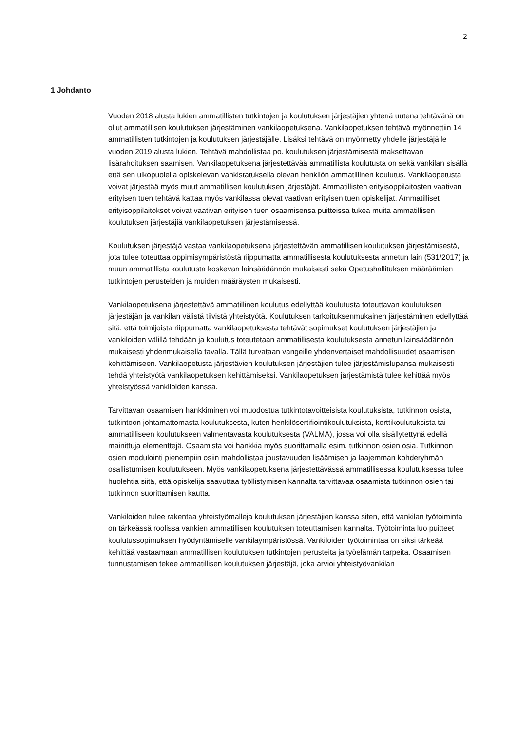2
1 Johdanto
Vuoden 2018 alusta lukien ammatillisten tutkintojen ja koulutuksen järjestäjien yhtenä uutena tehtävänä on ollut ammatillisen koulutuksen järjestäminen vankilaopetuksena. Vankilaopetuksen tehtävä myönnettiin 14 ammatillisten tutkintojen ja koulutuksen järjestäjälle. Lisäksi tehtävä on myönnetty yhdelle järjestäjälle vuoden 2019 alusta lukien. Tehtävä mahdollistaa po. koulutuksen järjestämisestä maksettavan lisärahoituksen saamisen. Vankilaopetuksena järjestettävää ammatillista koulutusta on sekä vankilan sisällä että sen ulkopuolella opiskelevan vankistatuksella olevan henkilön ammatillinen koulutus. Vankilaopetusta voivat järjestää myös muut ammatillisen koulutuksen järjestäjät. Ammatillisten erityisoppilaitosten vaativan erityisen tuen tehtävä kattaa myös vankilassa olevat vaativan erityisen tuen opiskelijat. Ammatilliset erityisoppilaitokset voivat vaativan erityisen tuen osaamisensa puitteissa tukea muita ammatillisen koulutuksen järjestäjiä vankilaopetuksen järjestämisessä.
Koulutuksen järjestäjä vastaa vankilaopetuksena järjestettävän ammatillisen koulutuksen järjestämisestä, jota tulee toteuttaa oppimisympäristöstä riippumatta ammatillisesta koulutuksesta annetun lain (531/2017) ja muun ammatillista koulutusta koskevan lainsäädännön mukaisesti sekä Opetushallituksen määräämien tutkintojen perusteiden ja muiden määräysten mukaisesti.
Vankilaopetuksena järjestettävä ammatillinen koulutus edellyttää koulutusta toteuttavan koulutuksen järjestäjän ja vankilan välistä tiivistä yhteistyötä. Koulutuksen tarkoituksenmukainen järjestäminen edellyttää sitä, että toimijoista riippumatta vankilaopetuksesta tehtävät sopimukset koulutuksen järjestäjien ja vankiloiden välillä tehdään ja koulutus toteutetaan ammatillisesta koulutuksesta annetun lainsäädännön mukaisesti yhdenmukaisella tavalla. Tällä turvataan vangeille yhdenvertaiset mahdollisuudet osaamisen kehittämiseen. Vankilaopetusta järjestävien koulutuksen järjestäjien tulee järjestämislupansa mukaisesti tehdä yhteistyötä vankilaopetuksen kehittämiseksi. Vankilaopetuksen järjestämistä tulee kehittää myös yhteistyössä vankiloiden kanssa.
Tarvittavan osaamisen hankkiminen voi muodostua tutkintotavoitteisista koulutuksista, tutkinnon osista, tutkintoon johtamattomasta koulutuksesta, kuten henkilösertifiointikoulutuksista, korttikoulutuksista tai ammatilliseen koulutukseen valmentavasta koulutuksesta (VALMA), jossa voi olla sisällytettynä edellä mainittuja elementtejä. Osaamista voi hankkia myös suorittamalla esim. tutkinnon osien osia. Tutkinnon osien modulointi pienempiin osiin mahdollistaa joustavuuden lisäämisen ja laajemman kohderyhmän osallistumisen koulutukseen. Myös vankilaopetuksena järjestettävässä ammatillisessa koulutuksessa tulee huolehtia siitä, että opiskelija saavuttaa työllistymisen kannalta tarvittavaa osaamista tutkinnon osien tai tutkinnon suorittamisen kautta.
Vankiloiden tulee rakentaa yhteistyömalleja koulutuksen järjestäjien kanssa siten, että vankilan työtoiminta on tärkeässä roolissa vankien ammatillisen koulutuksen toteuttamisen kannalta. Työtoiminta luo puitteet koulutussopimuksen hyödyntämiselle vankilaympäristössä. Vankiloiden työtoimintaa on siksi tärkeää kehittää vastaamaan ammatillisen koulutuksen tutkintojen perusteita ja työelämän tarpeita. Osaamisen tunnustamisen tekee ammatillisen koulutuksen järjestäjä, joka arvioi yhteistyövankilan